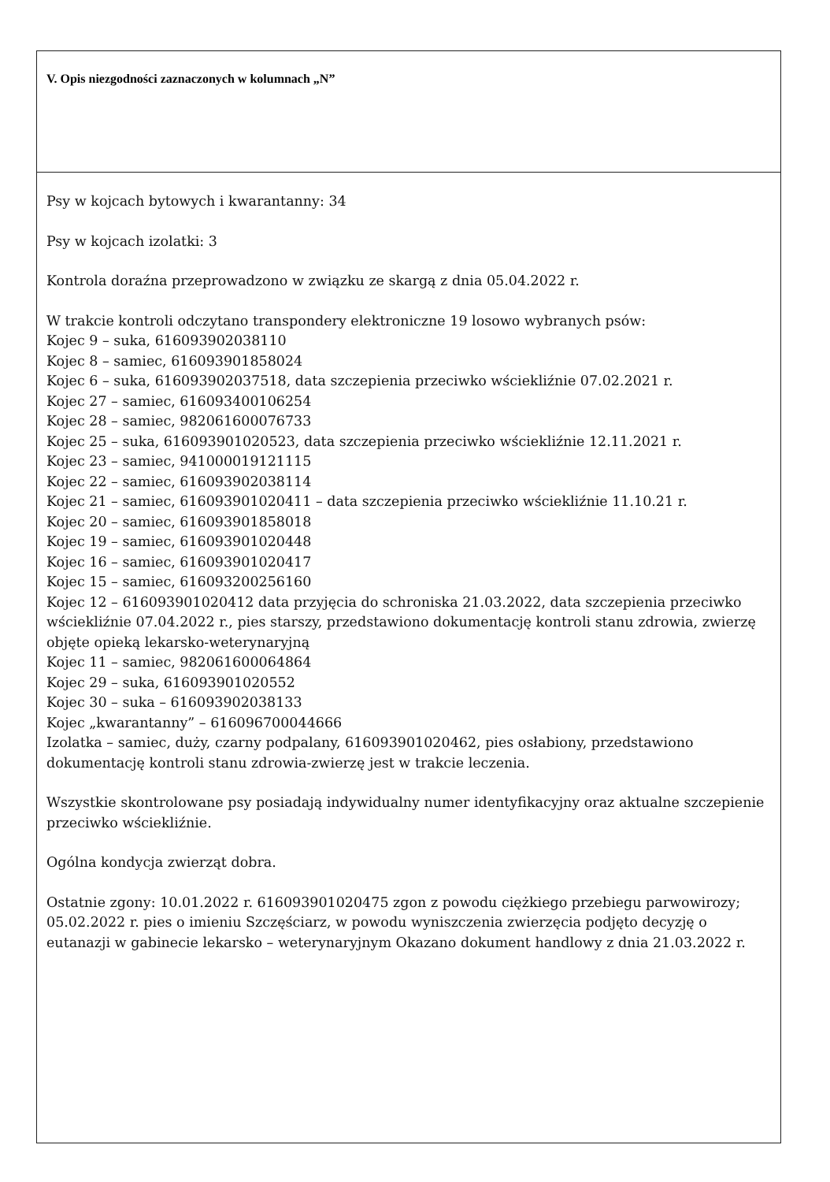V. Opis niezgodności zaznaczonych w kolumnach „N”
Psy w kojcach bytowych i kwarantanny: 34
Psy w kojcach izolatki: 3
Kontrola doraźna przeprowadzono w związku ze skargą z dnia 05.04.2022 r.
W trakcie kontroli odczytano transpondery elektroniczne 19 losowo wybranych psów:
Kojec 9 – suka, 616093902038110
Kojec 8 – samiec, 616093901858024
Kojec 6 – suka, 616093902037518, data szczepienia przeciwko wściekliźnie 07.02.2021 r.
Kojec 27 – samiec, 616093400106254
Kojec 28 – samiec, 982061600076733
Kojec 25 – suka, 616093901020523, data szczepienia przeciwko wściekliźnie 12.11.2021 r.
Kojec 23 – samiec, 941000019121115
Kojec 22 – samiec, 616093902038114
Kojec 21 – samiec, 616093901020411 – data szczepienia przeciwko wściekliźnie 11.10.21 r.
Kojec 20 – samiec, 616093901858018
Kojec 19 – samiec, 616093901020448
Kojec 16 – samiec, 616093901020417
Kojec 15 – samiec, 616093200256160
Kojec 12 – 616093901020412 data przyjęcia do schroniska 21.03.2022, data szczepienia przeciwko wściekliźnie 07.04.2022 r., pies starszy, przedstawiono dokumentację kontroli stanu zdrowia, zwierzę objęte opieką lekarsko-weterynaryjną
Kojec 11 – samiec, 982061600064864
Kojec 29 – suka, 616093901020552
Kojec 30 – suka – 616093902038133
Kojec „kwarantanny” – 616096700044666
Izolatka – samiec, duży, czarny podpalany, 616093901020462, pies osłabiony, przedstawiono dokumentację kontroli stanu zdrowia-zwierzę jest w trakcie leczenia.
Wszystkie skontrolowane psy posiadają indywidualny numer identyfikacyjny oraz aktualne szczepienie przeciwko wściekliźnie.
Ogólna kondycja zwierząt dobra.
Ostatnie zgony: 10.01.2022 r. 616093901020475 zgon z powodu ciężkiego przebiegu parwowirozy; 05.02.2022 r. pies o imieniu Szczęściarz, w powodu wyniszczenia zwierzęcia podjęto decyzję o eutanazji w gabinecie lekarsko – weterynaryjnym Okazano dokument handlowy z dnia 21.03.2022 r.